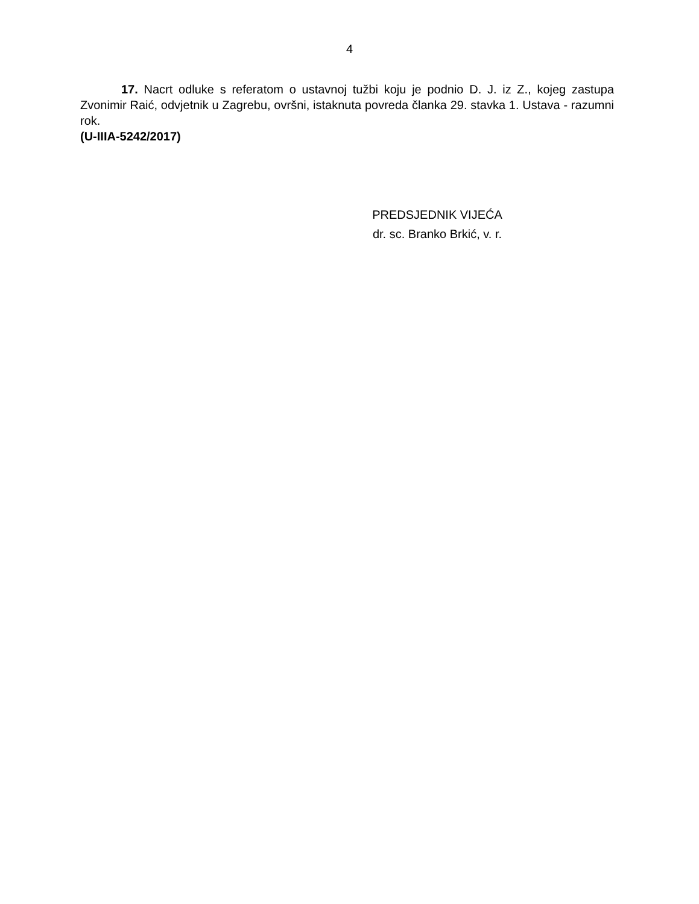4
17. Nacrt odluke s referatom o ustavnoj tužbi koju je podnio D. J. iz Z., kojeg zastupa Zvonimir Raić, odvjetnik u Zagrebu, ovršni, istaknuta povreda članka 29. stavka 1. Ustava - razumni rok.
(U-IIIA-5242/2017)
PREDSJEDNIK VIJEĆA
dr. sc. Branko Brkić, v. r.